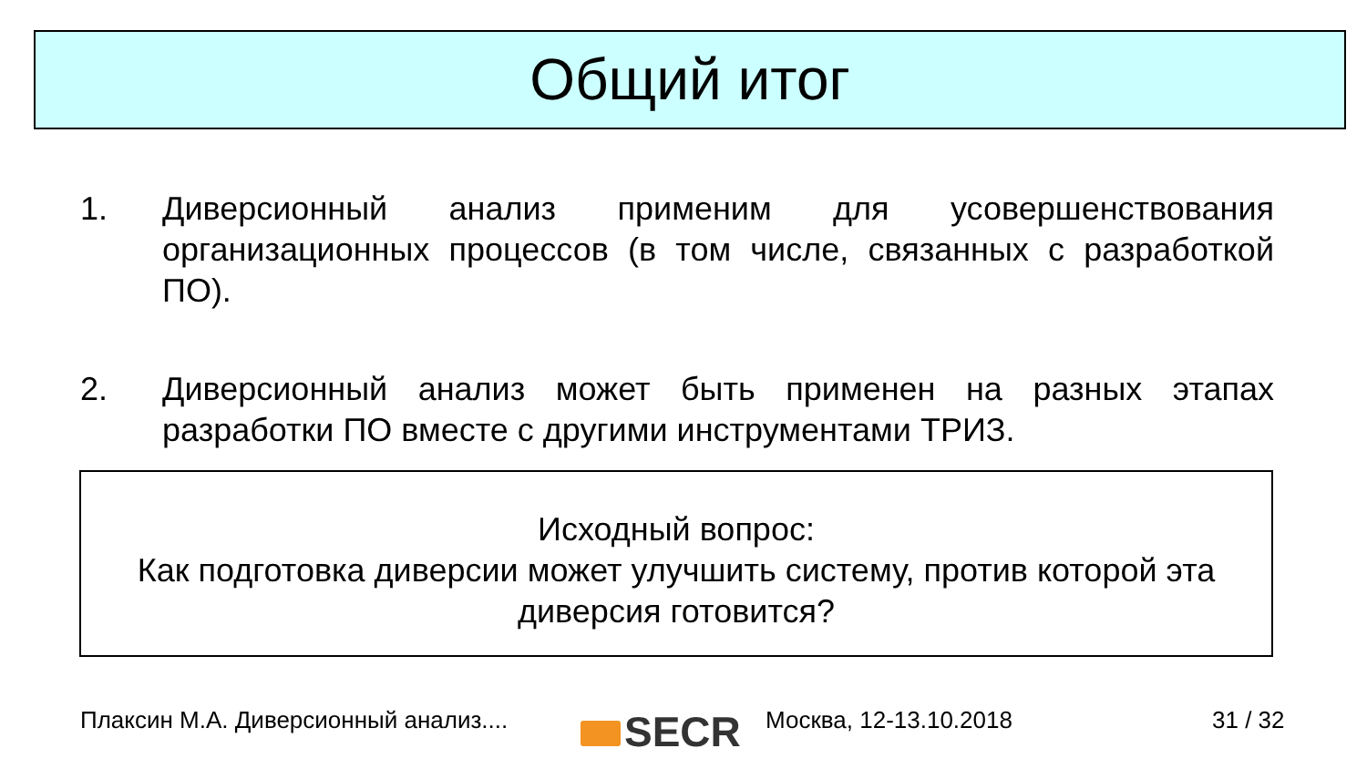Общий итог
1. Диверсионный анализ применим для усовершенствования организационных процессов (в том числе, связанных с разработкой ПО).
2. Диверсионный анализ может быть применен на разных этапах разработки ПО вместе с другими инструментами ТРИЗ.
Исходный вопрос:
Как подготовка диверсии может улучшить систему, против которой эта диверсия готовится?
Плаксин М.А. Диверсионный анализ....
SECR Москва, 12-13.10.2018 31 / 32